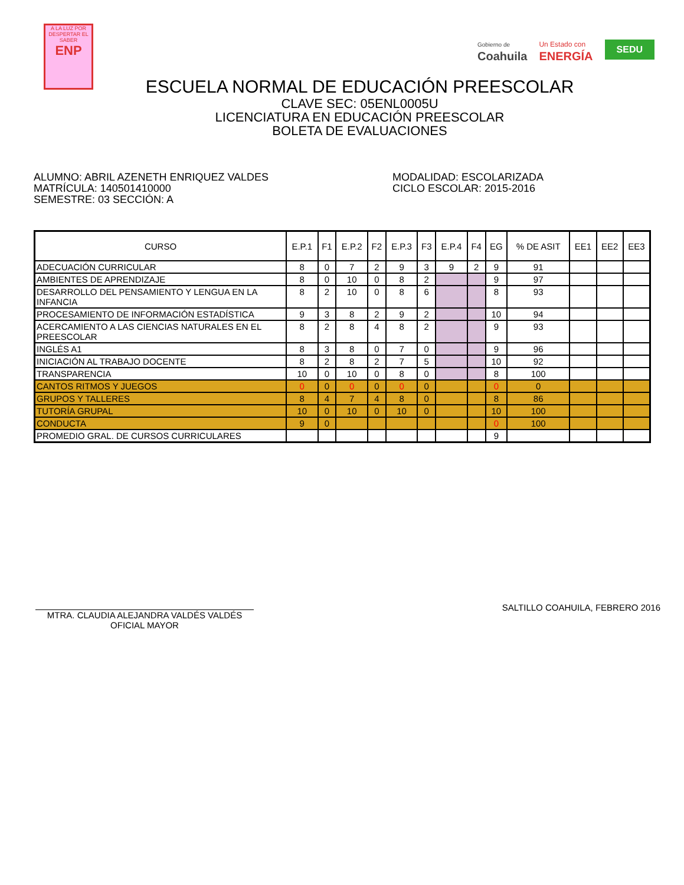A LA LUZ POR
DESPERTAR EL SABER
ENP
Gobierno de
Coahuila Un Estado con
ENERGÍA SEDU
ESCUELA NORMAL DE EDUCACIÓN PREESCOLAR
CLAVE SEC: 05ENL0005U
LICENCIATURA EN EDUCACIÓN PREESCOLAR
BOLETA DE EVALUACIONES
ALUMNO: ABRIL AZENETH ENRIQUEZ VALDES
MATRÍCULA: 140501410000
SEMESTRE: 03 SECCIÓN: A
MODALIDAD: ESCOLARIZADA
CICLO ESCOLAR: 2015-2016
| CURSO | E.P.1 | F1 | E.P.2 | F2 | E.P.3 | F3 | E.P.4 | F4 | EG | % DE ASIT | EE1 | EE2 | EE3 |
| --- | --- | --- | --- | --- | --- | --- | --- | --- | --- | --- | --- | --- | --- |
| ADECUACIÓN CURRICULAR | 8 | 0 | 7 | 2 | 9 | 3 | 9 | 2 | 9 | 91 | | | |
| AMBIENTES DE APRENDIZAJE | 8 | 0 | 10 | 0 | 8 | 2 | | | 9 | 97 | | | |
| DESARROLLO DEL PENSAMIENTO Y LENGUA EN LA INFANCIA | 8 | 2 | 10 | 0 | 8 | 6 | | | 8 | 93 | | | |
| PROCESAMIENTO DE INFORMACIÓN ESTADÍSTICA | 9 | 3 | 8 | 2 | 9 | 2 | | | 10 | 94 | | | |
| ACERCAMIENTO A LAS CIENCIAS NATURALES EN EL PREESCOLAR | 8 | 2 | 8 | 4 | 8 | 2 | | | 9 | 93 | | | |
| INGLÉS A1 | 8 | 3 | 8 | 0 | 7 | 0 | | | 9 | 96 | | | |
| INICIACIÓN AL TRABAJO DOCENTE | 8 | 2 | 8 | 2 | 7 | 5 | | | 10 | 92 | | | |
| TRANSPARENCIA | 10 | 0 | 10 | 0 | 8 | 0 | | | 8 | 100 | | | |
| CANTOS RITMOS Y JUEGOS | 0 | 0 | 0 | 0 | 0 | 0 | | | 0 | 0 | | | |
| GRUPOS Y TALLERES | 8 | 4 | 7 | 4 | 8 | 0 | | | 8 | 86 | | | |
| TUTORÍA GRUPAL | 10 | 0 | 10 | 0 | 10 | 0 | | | 10 | 100 | | | |
| CONDUCTA | 9 | 0 | | | | | | | 0 | 100 | | | |
| PROMEDIO GRAL. DE CURSOS CURRICULARES | | | | | | | | | 9 | | | | |
MTRA. CLAUDIA ALEJANDRA VALDÉS VALDÉS
OFICIAL MAYOR
SALTILLO COAHUILA, FEBRERO 2016